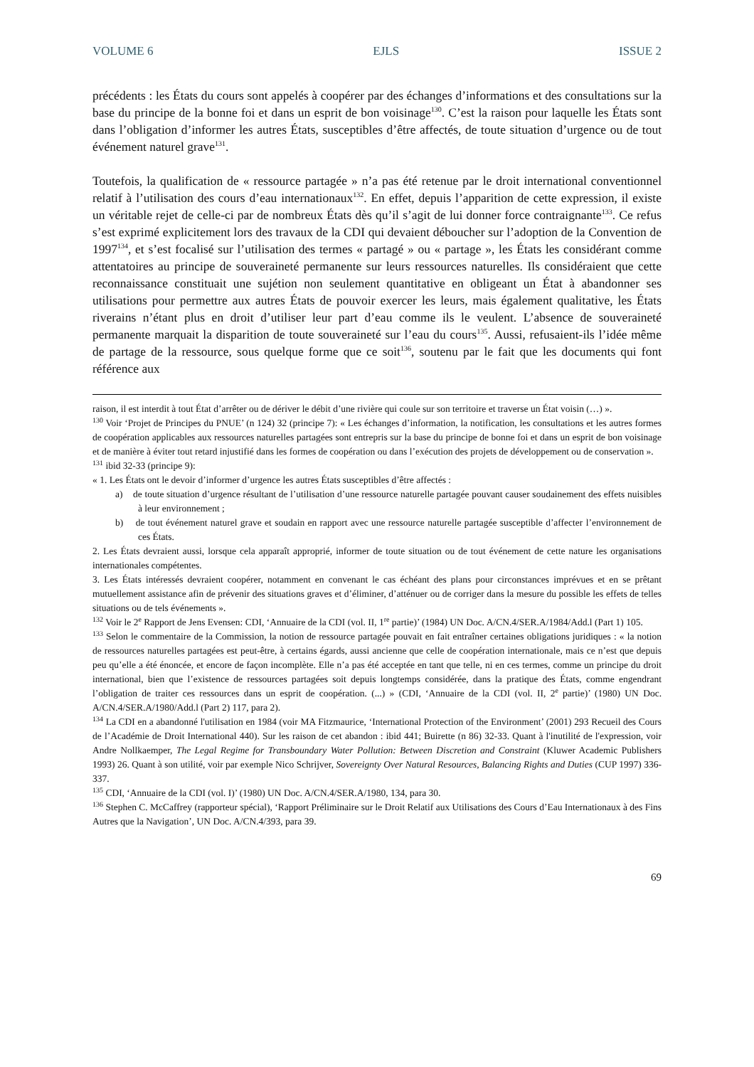VOLUME 6 EJLS ISSUE 2
précédents : les États du cours sont appelés à coopérer par des échanges d’informations et des consultations sur la base du principe de la bonne foi et dans un esprit de bon voisinage<sup>130</sup>. C’est la raison pour laquelle les États sont dans l’obligation d’informer les autres États, susceptibles d’être affectés, de toute situation d’urgence ou de tout événement naturel grave<sup>131</sup>.
Toutefois, la qualification de « ressource partagée » n’a pas été retenue par le droit international conventionnel relatif à l’utilisation des cours d’eau internationaux<sup>132</sup>. En effet, depuis l’apparition de cette expression, il existe un véritable rejet de celle-ci par de nombreux États dès qu’il s’agit de lui donner force contraignante<sup>133</sup>. Ce refus s’est exprimé explicitement lors des travaux de la CDI qui devaient déboucher sur l’adoption de la Convention de 1997<sup>134</sup>, et s’est focalisé sur l’utilisation des termes « partagé » ou « partage », les États les considérant comme attentatoires au principe de souveraineté permanente sur leurs ressources naturelles. Ils considéraient que cette reconnaissance constituait une sujétion non seulement quantitative en obligeant un État à abandonner ses utilisations pour permettre aux autres États de pouvoir exercer les leurs, mais également qualitative, les États riverains n’étant plus en droit d’utiliser leur part d’eau comme ils le veulent. L’absence de souveraineté permanente marquait la disparition de toute souveraineté sur l’eau du cours<sup>135</sup>. Aussi, refusaient-ils l’idée même de partage de la ressource, sous quelque forme que ce soit<sup>136</sup>, soutenu par le fait que les documents qui font référence aux
raison, il est interdit à tout État d’arrêter ou de dériver le débit d’une rivière qui coule sur son territoire et traverse un État voisin (…) ».
<sup>130</sup> Voir ‘Projet de Principes du PNUE’ (n 124) 32 (principe 7): « Les échanges d’information, la notification, les consultations et les autres formes de coopération applicables aux ressources naturelles partagées sont entrepris sur la base du principe de bonne foi et dans un esprit de bon voisinage et de manière à éviter tout retard injustifié dans les formes de coopération ou dans l’exécution des projets de développement ou de conservation ».
<sup>131</sup> ibid 32-33 (principe 9):
« 1. Les États ont le devoir d’informer d’urgence les autres États susceptibles d’être affectés :
a) de toute situation d’urgence résultant de l’utilisation d’une ressource naturelle partagée pouvant causer soudainement des effets nuisibles à leur environnement ;
b) de tout événement naturel grave et soudain en rapport avec une ressource naturelle partagée susceptible d’affecter l’environnement de ces États.
2. Les États devraient aussi, lorsque cela apparaît approprié, informer de toute situation ou de tout événement de cette nature les organisations internationales compétentes.
3. Les États intéressés devraient coopérer, notamment en convenant le cas échéant des plans pour circonstances imprévues et en se prêtant mutuellement assistance afin de prévenir des situations graves et d’éliminer, d’atténuer ou de corriger dans la mesure du possible les effets de telles situations ou de tels événements ».
<sup>132</sup> Voir le 2<sup>e</sup> Rapport de Jens Evensen: CDI, ‘Annuaire de la CDI (vol. II, 1<sup>re</sup> partie)’ (1984) UN Doc. A/CN.4/SER.A/1984/Add.l (Part 1) 105.
<sup>133</sup> Selon le commentaire de la Commission, la notion de ressource partagée pouvait en fait entraîner certaines obligations juridiques : « la notion de ressources naturelles partagées est peut-être, à certains égards, aussi ancienne que celle de coopération internationale, mais ce n’est que depuis peu qu’elle a été énoncée, et encore de façon incomplète. Elle n’a pas été acceptée en tant que telle, ni en ces termes, comme un principe du droit international, bien que l’existence de ressources partagées soit depuis longtemps considérée, dans la pratique des États, comme engendrant l’obligation de traiter ces ressources dans un esprit de coopération. (...) » (CDI, ‘Annuaire de la CDI (vol. II, 2<sup>e</sup> partie)’ (1980) UN Doc. A/CN.4/SER.A/1980/Add.l (Part 2) 117, para 2).
<sup>134</sup> La CDI en a abandonné l'utilisation en 1984 (voir MA Fitzmaurice, ‘International Protection of the Environment’ (2001) 293 Recueil des Cours de l’Académie de Droit International 440). Sur les raison de cet abandon : ibid 441; Buirette (n 86) 32-33. Quant à l'inutilité de l'expression, voir Andre Nollkaemper, The Legal Regime for Transboundary Water Pollution: Between Discretion and Constraint (Kluwer Academic Publishers 1993) 26. Quant à son utilité, voir par exemple Nico Schrijver, Sovereignty Over Natural Resources, Balancing Rights and Duties (CUP 1997) 336-337.
<sup>135</sup> CDI, ‘Annuaire de la CDI (vol. I)’ (1980) UN Doc. A/CN.4/SER.A/1980, 134, para 30.
<sup>136</sup> Stephen C. McCaffrey (rapporteur spécial), ‘Rapport Préliminaire sur le Droit Relatif aux Utilisations des Cours d’Eau Internationaux à des Fins Autres que la Navigation’, UN Doc. A/CN.4/393, para 39.
69